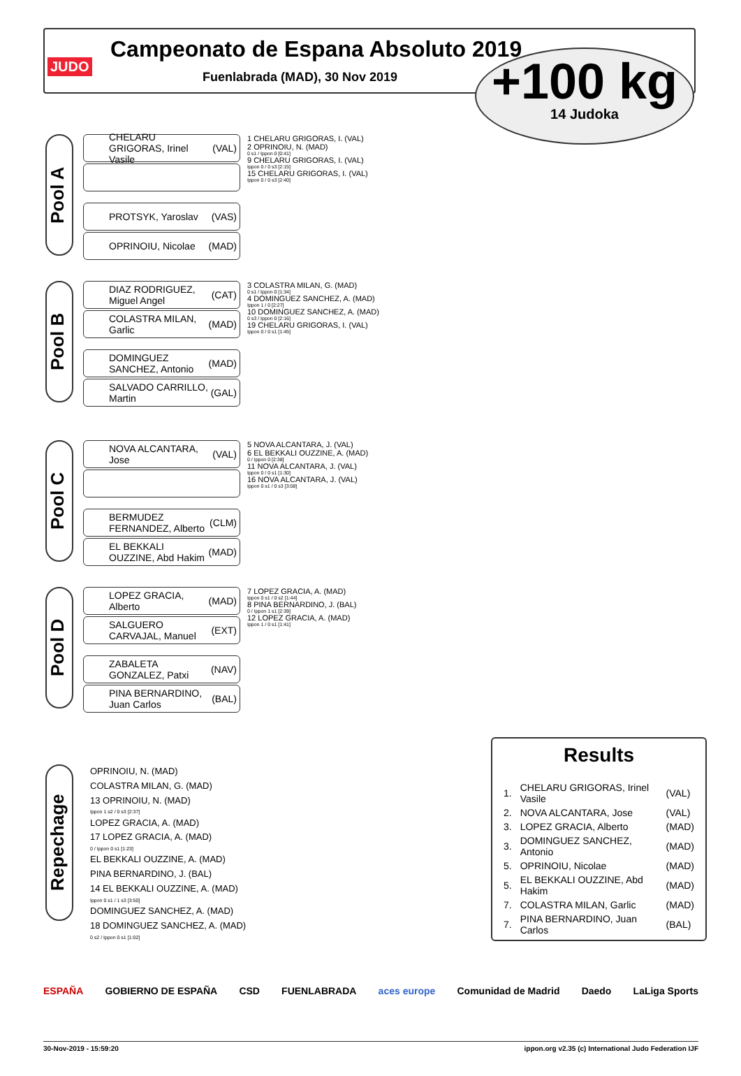JUDO
Campeonato de Espana Absoluto 2019
Fuenlabrada (MAD), 30 Nov 2019
+100 kg
14 Judoka
Pool A
CHELARU GRIGORAS, Irinel Vasile (VAL)
PROTSYK, Yaroslav (VAS)
OPRINOIU, Nicolae (MAD)
1 CHELARU GRIGORAS, I. (VAL)
2 OPRINOIU, N. (MAD)
0 s1 / Ippon 0 [0:41]
9 CHELARU GRIGORAS, I. (VAL)
Ippon 0 / 0 s3 [2:15]
15 CHELARU GRIGORAS, I. (VAL)
Ippon 0 / 0 s3 [2:40]
Pool B
DIAZ RODRIGUEZ, Miguel Angel (CAT)
COLASTRA MILAN, Garlic (MAD)
DOMINGUEZ SANCHEZ, Antonio (MAD)
SALVADO CARRILLO, Martin (GAL)
3 COLASTRA MILAN, G. (MAD)
0 s1 / Ippon 0 [1:34]
4 DOMINGUEZ SANCHEZ, A. (MAD)
Ippon 1 / 0 [2:27]
10 DOMINGUEZ SANCHEZ, A. (MAD)
0 s3 / Ippon 0 [2:16]
19 CHELARU GRIGORAS, I. (VAL)
Ippon 0 / 0 s1 [1:45]
Pool C
NOVA ALCANTARA, Jose (VAL)
BERMUDEZ FERNANDEZ, Alberto (CLM)
EL BEKKALI OUZZINE, Abd Hakim (MAD)
5 NOVA ALCANTARA, J. (VAL)
6 EL BEKKALI OUZZINE, A. (MAD)
0 / Ippon 0 [2:38]
11 NOVA ALCANTARA, J. (VAL)
Ippon 0 / 0 s1 [1:30]
16 NOVA ALCANTARA, J. (VAL)
Ippon 0 s1 / 0 s3 [3:08]
Pool D
LOPEZ GRACIA, Alberto (MAD)
SALGUERO CARVAJAL, Manuel (EXT)
ZABALETA GONZALEZ, Patxi (NAV)
PINA BERNARDINO, Juan Carlos (BAL)
7 LOPEZ GRACIA, A. (MAD)
Ippon 0 s1 / 0 s2 [1:44]
8 PINA BERNARDINO, J. (BAL)
0 / Ippon 1 s1 [2:39]
12 LOPEZ GRACIA, A. (MAD)
Ippon 1 / 0 s1 [1:41]
Repechage
OPRINOIU, N. (MAD)
COLASTRA MILAN, G. (MAD)
13 OPRINOIU, N. (MAD)
Ippon 1 s2 / 0 s3 [2:37]
LOPEZ GRACIA, A. (MAD)
17 LOPEZ GRACIA, A. (MAD)
0 / Ippon 0 s1 [1:23]
EL BEKKALI OUZZINE, A. (MAD)
PINA BERNARDINO, J. (BAL)
14 EL BEKKALI OUZZINE, A. (MAD)
Ippon 0 s1 / 1 s3 [3:50]
DOMINGUEZ SANCHEZ, A. (MAD)
18 DOMINGUEZ SANCHEZ, A. (MAD)
0 s2 / Ippon 0 s1 [1:02]
Results
| 1. | CHELARU GRIGORAS, Irinel Vasile | (VAL) |
| 2. | NOVA ALCANTARA, Jose | (VAL) |
| 3. | LOPEZ GRACIA, Alberto | (MAD) |
| 3. | DOMINGUEZ SANCHEZ, Antonio | (MAD) |
| 5. | OPRINOIU, Nicolae | (MAD) |
| 5. | EL BEKKALI OUZZINE, Abd Hakim | (MAD) |
| 7. | COLASTRA MILAN, Garlic | (MAD) |
| 7. | PINA BERNARDINO, Juan Carlos | (BAL) |
ESPAÑA GOBIERNO DE ESPAÑA CSD FUENLABRADA aces europe Comunidad de Madrid Daedo LaLiga Sports
30-Nov-2019 - 15:59:20 ippon.org v2.35 (c) International Judo Federation IJF